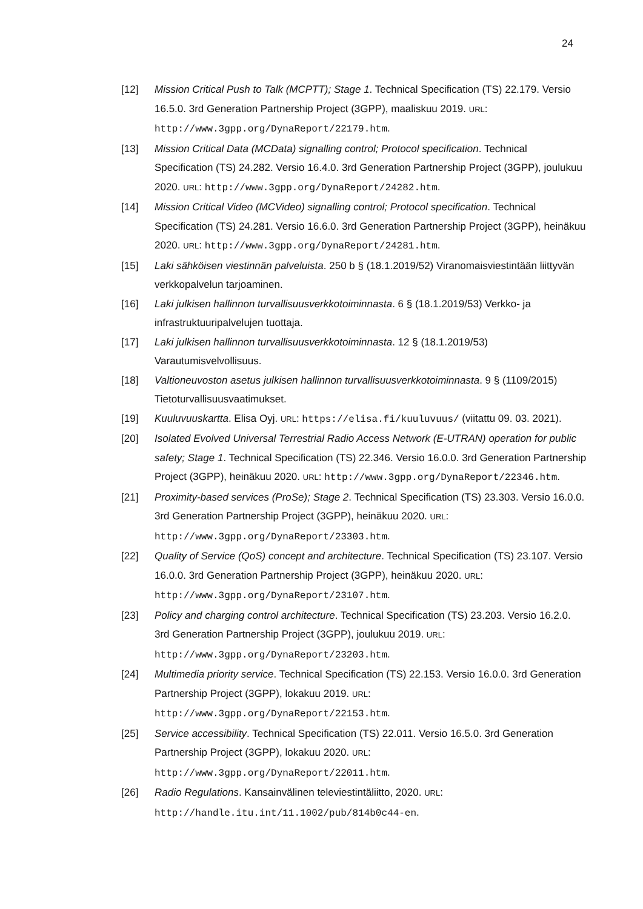24
[12] Mission Critical Push to Talk (MCPTT); Stage 1. Technical Specification (TS) 22.179. Versio 16.5.0. 3rd Generation Partnership Project (3GPP), maaliskuu 2019. URL: http://www.3gpp.org/DynaReport/22179.htm.
[13] Mission Critical Data (MCData) signalling control; Protocol specification. Technical Specification (TS) 24.282. Versio 16.4.0. 3rd Generation Partnership Project (3GPP), joulukuu 2020. URL: http://www.3gpp.org/DynaReport/24282.htm.
[14] Mission Critical Video (MCVideo) signalling control; Protocol specification. Technical Specification (TS) 24.281. Versio 16.6.0. 3rd Generation Partnership Project (3GPP), heinäkuu 2020. URL: http://www.3gpp.org/DynaReport/24281.htm.
[15] Laki sähköisen viestinnän palveluista. 250 b § (18.1.2019/52) Viranomaisviestintään liittyvän verkkopalvelun tarjoaminen.
[16] Laki julkisen hallinnon turvallisuusverkkotoiminnasta. 6 § (18.1.2019/53) Verkko- ja infrastruktuuripalvelujen tuottaja.
[17] Laki julkisen hallinnon turvallisuusverkkotoiminnasta. 12 § (18.1.2019/53) Varautumisvelvollisuus.
[18] Valtioneuvoston asetus julkisen hallinnon turvallisuusverkkotoiminnasta. 9 § (1109/2015) Tietoturvallisuusvaatimukset.
[19] Kuuluvuuskartta. Elisa Oyj. URL: https://elisa.fi/kuuluvuus/ (viitattu 09. 03. 2021).
[20] Isolated Evolved Universal Terrestrial Radio Access Network (E-UTRAN) operation for public safety; Stage 1. Technical Specification (TS) 22.346. Versio 16.0.0. 3rd Generation Partnership Project (3GPP), heinäkuu 2020. URL: http://www.3gpp.org/DynaReport/22346.htm.
[21] Proximity-based services (ProSe); Stage 2. Technical Specification (TS) 23.303. Versio 16.0.0. 3rd Generation Partnership Project (3GPP), heinäkuu 2020. URL: http://www.3gpp.org/DynaReport/23303.htm.
[22] Quality of Service (QoS) concept and architecture. Technical Specification (TS) 23.107. Versio 16.0.0. 3rd Generation Partnership Project (3GPP), heinäkuu 2020. URL: http://www.3gpp.org/DynaReport/23107.htm.
[23] Policy and charging control architecture. Technical Specification (TS) 23.203. Versio 16.2.0. 3rd Generation Partnership Project (3GPP), joulukuu 2019. URL: http://www.3gpp.org/DynaReport/23203.htm.
[24] Multimedia priority service. Technical Specification (TS) 22.153. Versio 16.0.0. 3rd Generation Partnership Project (3GPP), lokakuu 2019. URL: http://www.3gpp.org/DynaReport/22153.htm.
[25] Service accessibility. Technical Specification (TS) 22.011. Versio 16.5.0. 3rd Generation Partnership Project (3GPP), lokakuu 2020. URL: http://www.3gpp.org/DynaReport/22011.htm.
[26] Radio Regulations. Kansainvälinen televiestintäliitto, 2020. URL: http://handle.itu.int/11.1002/pub/814b0c44-en.